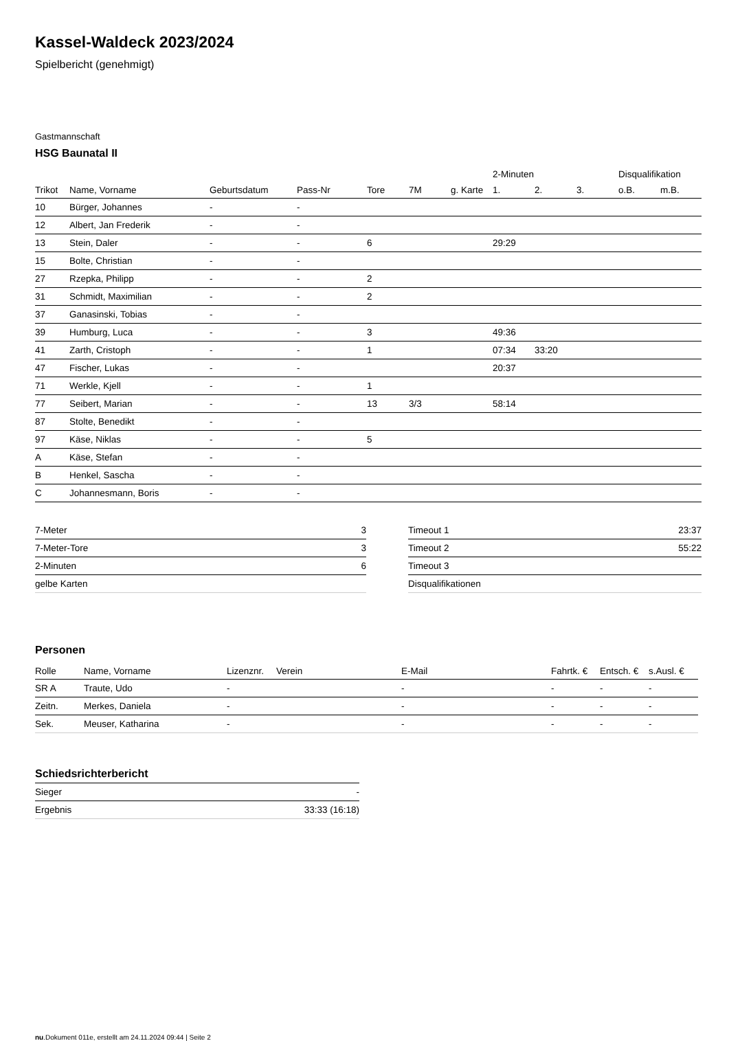Kassel-Waldeck 2023/2024
Spielbericht (genehmigt)
Gastmannschaft
HSG Baunatal II
| | | | | | | | | 2-Minuten | | | Disqualifikation | |
| --- | --- | --- | --- | --- | --- | --- | --- | --- | --- | --- | --- | --- |
| Trikot | Name, Vorname | Geburtsdatum | Pass-Nr | Tore | 7M | g. Karte | | 1. | 2. | 3. | o.B. | m.B. |
| 10 | Bürger, Johannes | - | - | | | | | | | | | |
| 12 | Albert, Jan Frederik | - | - | | | | | | | | | |
| 13 | Stein, Daler | - | - | 6 | | | | 29:29 | | | | |
| 15 | Bolte, Christian | - | - | | | | | | | | | |
| 27 | Rzepka, Philipp | - | - | 2 | | | | | | | | |
| 31 | Schmidt, Maximilian | - | - | 2 | | | | | | | | |
| 37 | Ganasinski, Tobias | - | - | | | | | | | | | |
| 39 | Humburg, Luca | - | - | 3 | | | | 49:36 | | | | |
| 41 | Zarth, Cristoph | - | - | 1 | | | | 07:34 | 33:20 | | | |
| 47 | Fischer, Lukas | - | - | | | | | 20:37 | | | | |
| 71 | Werkle, Kjell | - | - | 1 | | | | | | | | |
| 77 | Seibert, Marian | - | - | 13 | 3/3 | | | 58:14 | | | | |
| 87 | Stolte, Benedikt | - | - | | | | | | | | | |
| 97 | Käse, Niklas | - | - | 5 | | | | | | | | |
| A | Käse, Stefan | - | - | | | | | | | | | |
| B | Henkel, Sascha | - | - | | | | | | | | | |
| C | Johannesmann, Boris | - | - | | | | | | | | | |
| 7-Meter | 3 |
| 7-Meter-Tore | 3 |
| 2-Minuten | 6 |
| gelbe Karten | |
| Timeout 1 | 23:37 |
| Timeout 2 | 55:22 |
| Timeout 3 | |
| Disqualifikationen | |
Personen
| Rolle | Name, Vorname | Lizenznr. | Verein | E-Mail | Fahrtk. € | Entsch. € | s.Ausl. € |
| --- | --- | --- | --- | --- | --- | --- | --- |
| SR A | Traute, Udo | - | | - | - | - | - |
| Zeitn. | Merkes, Daniela | - | | - | - | - | - |
| Sek. | Meuser, Katharina | - | | - | - | - | - |
Schiedsrichterbericht
| Sieger | - |
| Ergebnis | 33:33 (16:18) |
nu.Dokument 011e, erstellt am 24.11.2024 09:44 | Seite 2